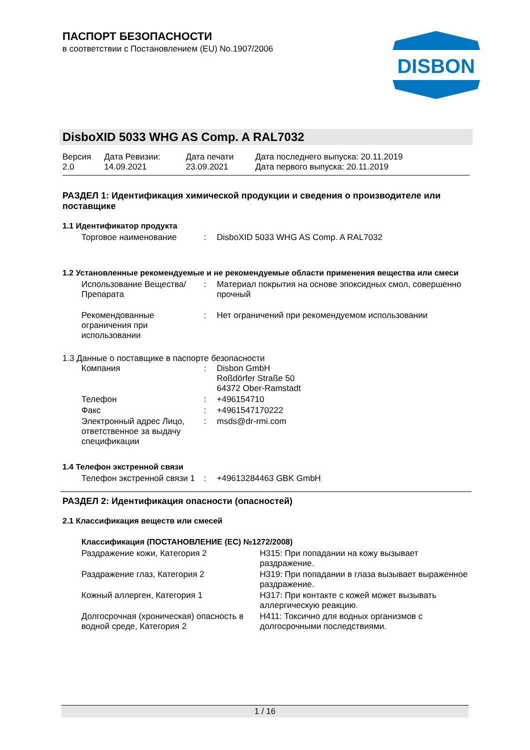DISBON
ПАСПОРТ БЕЗОПАСНОСТИ
в соответствии с Постановлением (EU) No.1907/2006
DisboXID 5033 WHG AS Comp. A RAL7032
| Версия 2.0 | Дата Ревизии: 14.09.2021 | Дата печати 23.09.2021 | Дата последнего выпуска: 20.11.2019 Дата первого выпуска: 20.11.2019 |
РАЗДЕЛ 1: Идентификация химической продукции и сведения о производителе или поставщике
1.1 Идентификатор продукта
| Торговое наименование | : | DisboXID 5033 WHG AS Comp. A RAL7032 |
1.2 Установленные рекомендуемые и не рекомендуемые области применения вещества или смеси
| Использование Вещества/Препарата | : | Материал покрытия на основе эпоксидных смол, совершенно прочный |
| Рекомендованные ограничения при использовании | : | Нет ограничений при рекомендуемом использовании |
1.3 Данные о поставщике в паспорте безопасности
| Компания | : | Disbon GmbH Roßdörfer Straße 50 64372 Ober-Ramstadt |
| Телефон | : | +496154710 |
| Факс | : | +4961547170222 |
| Электронный адрес Лицо, ответственное за выдачу спецификации | : | msds@dr-rmi.com |
1.4 Телефон экстренной связи
| Телефон экстренной связи 1 | : | +49613284463 GBK GmbH |
РАЗДЕЛ 2: Идентификация опасности (опасностей)
2.1 Классификация веществ или смесей
Классификация (ПОСТАНОВЛЕНИЕ (ЕС) №1272/2008)
| Раздражение кожи, Категория 2 | H315: При попадании на кожу вызывает раздражение. |
| Раздражение глаз, Категория 2 | H319: При попадании в глаза вызывает выраженное раздражение. |
| Кожный аллерген, Категория 1 | H317: При контакте с кожей может вызывать аллергическую реакцию. |
| Долгосрочная (хроническая) опасность в водной среде, Категория 2 | H411: Токсично для водных организмов с долгосрочными последствиями. |
1 / 16